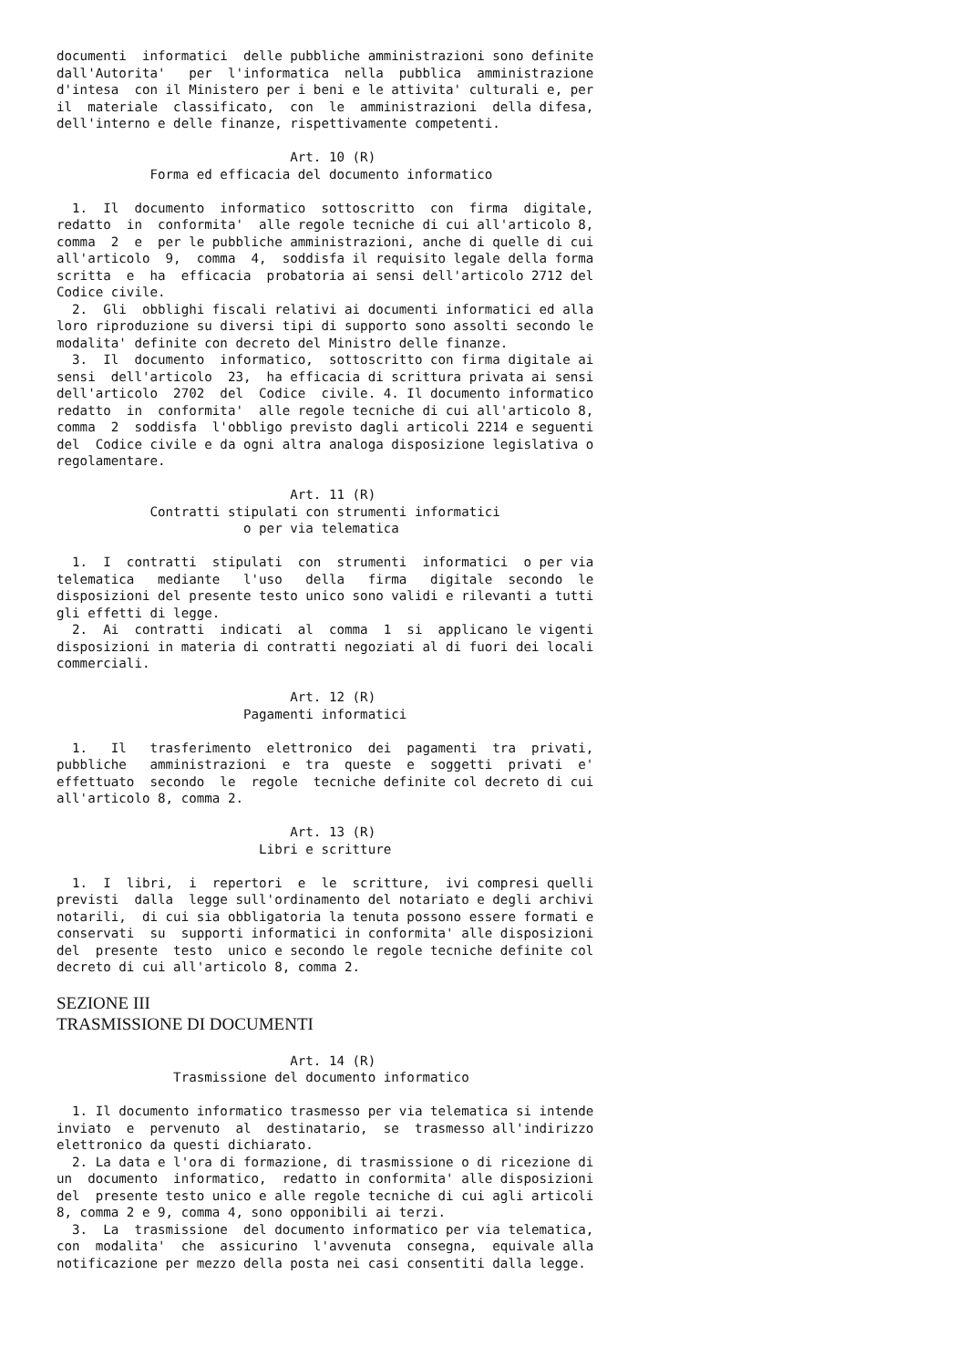documenti  informatici  delle pubbliche amministrazioni sono definite
dall'Autorita'   per  l'informatica  nella  pubblica  amministrazione
d'intesa  con il Ministero per i beni e le attivita' culturali e, per
il  materiale  classificato,  con  le  amministrazioni  della difesa,
dell'interno e delle finanze, rispettivamente competenti.

                              Art. 10 (R)
            Forma ed efficacia del documento informatico

  1.  Il  documento  informatico  sottoscritto  con  firma  digitale,
redatto  in  conformita'  alle regole tecniche di cui all'articolo 8,
comma  2  e  per le pubbliche amministrazioni, anche di quelle di cui
all'articolo  9,  comma  4,  soddisfa il requisito legale della forma
scritta  e  ha  efficacia  probatoria ai sensi dell'articolo 2712 del
Codice civile.
  2.  Gli  obblighi fiscali relativi ai documenti informatici ed alla
loro riproduzione su diversi tipi di supporto sono assolti secondo le
modalita' definite con decreto del Ministro delle finanze.
  3.  Il  documento  informatico,  sottoscritto con firma digitale ai
sensi  dell'articolo  23,  ha efficacia di scrittura privata ai sensi
dell'articolo  2702  del  Codice  civile. 4. Il documento informatico
redatto  in  conformita'  alle regole tecniche di cui all'articolo 8,
comma  2  soddisfa  l'obbligo previsto dagli articoli 2214 e seguenti
del  Codice civile e da ogni altra analoga disposizione legislativa o
regolamentare.

                              Art. 11 (R)
            Contratti stipulati con strumenti informatici
                        o per via telematica

  1.  I  contratti  stipulati  con  strumenti  informatici  o per via
telematica   mediante   l'uso   della   firma   digitale  secondo  le
disposizioni del presente testo unico sono validi e rilevanti a tutti
gli effetti di legge.
  2.  Ai  contratti  indicati  al  comma  1  si  applicano le vigenti
disposizioni in materia di contratti negoziati al di fuori dei locali
commerciali.

                              Art. 12 (R)
                        Pagamenti informatici

  1.   Il   trasferimento  elettronico  dei  pagamenti  tra  privati,
pubbliche   amministrazioni  e  tra  queste  e  soggetti  privati  e'
effettuato  secondo  le  regole  tecniche definite col decreto di cui
all'articolo 8, comma 2.

                              Art. 13 (R)
                          Libri e scritture

  1.  I  libri,  i  repertori  e  le  scritture,  ivi compresi quelli
previsti  dalla  legge sull'ordinamento del notariato e degli archivi
notarili,  di cui sia obbligatoria la tenuta possono essere formati e
conservati  su  supporti informatici in conformita' alle disposizioni
del  presente  testo  unico e secondo le regole tecniche definite col
decreto di cui all'articolo 8, comma 2.
SEZIONE III
TRASMISSIONE DI DOCUMENTI
                              Art. 14 (R)
               Trasmissione del documento informatico

  1. Il documento informatico trasmesso per via telematica si intende
inviato  e  pervenuto  al  destinatario,  se  trasmesso all'indirizzo
elettronico da questi dichiarato.
  2. La data e l'ora di formazione, di trasmissione o di ricezione di
un  documento  informatico,  redatto in conformita' alle disposizioni
del  presente testo unico e alle regole tecniche di cui agli articoli
8, comma 2 e 9, comma 4, sono opponibili ai terzi.
  3.  La  trasmissione  del documento informatico per via telematica,
con  modalita'  che  assicurino  l'avvenuta  consegna,  equivale alla
notificazione per mezzo della posta nei casi consentiti dalla legge.